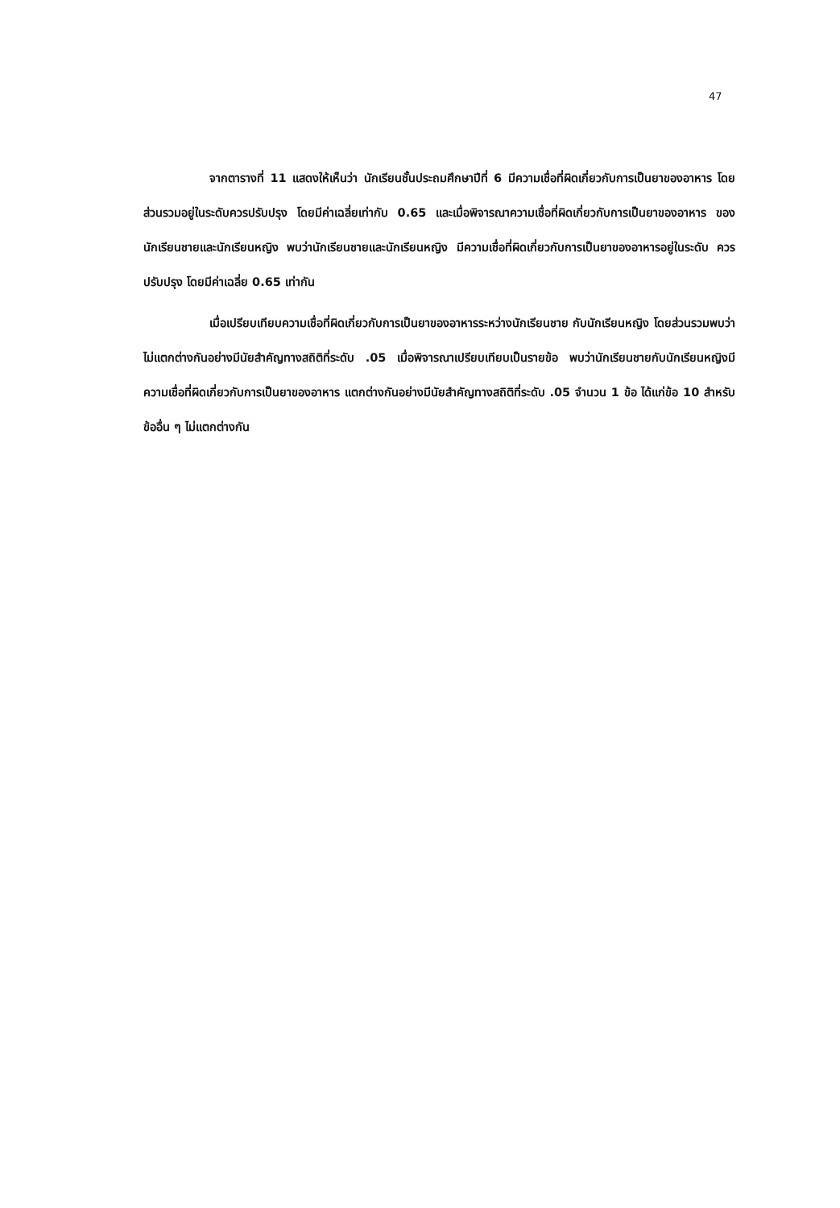47
จากตารางที่ 11 แสดงให้เห็นว่า นักเรียนชั้นประถมศึกษาปีที่ 6 มีความเชื่อที่ผิดเกี่ยวกับการเป็นยาของอาหาร โดยส่วนรวมอยู่ในระดับควรปรับปรุง โดยมีค่าเฉลี่ยเท่ากับ 0.65 และเมื่อพิจารณาความเชื่อที่ผิดเกี่ยวกับการเป็นยาของอาหาร ของนักเรียนชายและนักเรียนหญิง พบว่านักเรียนชายและนักเรียนหญิง มีความเชื่อที่ผิดเกี่ยวกับการเป็นยาของอาหารอยู่ในระดับ ควรปรับปรุง โดยมีค่าเฉลี่ย 0.65 เท่ากัน
เมื่อเปรียบเทียบความเชื่อที่ผิดเกี่ยวกับการเป็นยาของอาหารระหว่างนักเรียนชาย กับนักเรียนหญิง โดยส่วนรวมพบว่าไม่แตกต่างกันอย่างมีนัยสำคัญทางสถิติที่ระดับ .05 เมื่อพิจารณาเปรียบเทียบเป็นรายข้อ พบว่านักเรียนชายกับนักเรียนหญิงมีความเชื่อที่ผิดเกี่ยวกับการเป็นยาของอาหาร แตกต่างกันอย่างมีนัยสำคัญทางสถิติที่ระดับ .05 จำนวน 1 ข้อ ได้แก่ข้อ 10 สำหรับข้ออื่น ๆ ไม่แตกต่างกัน